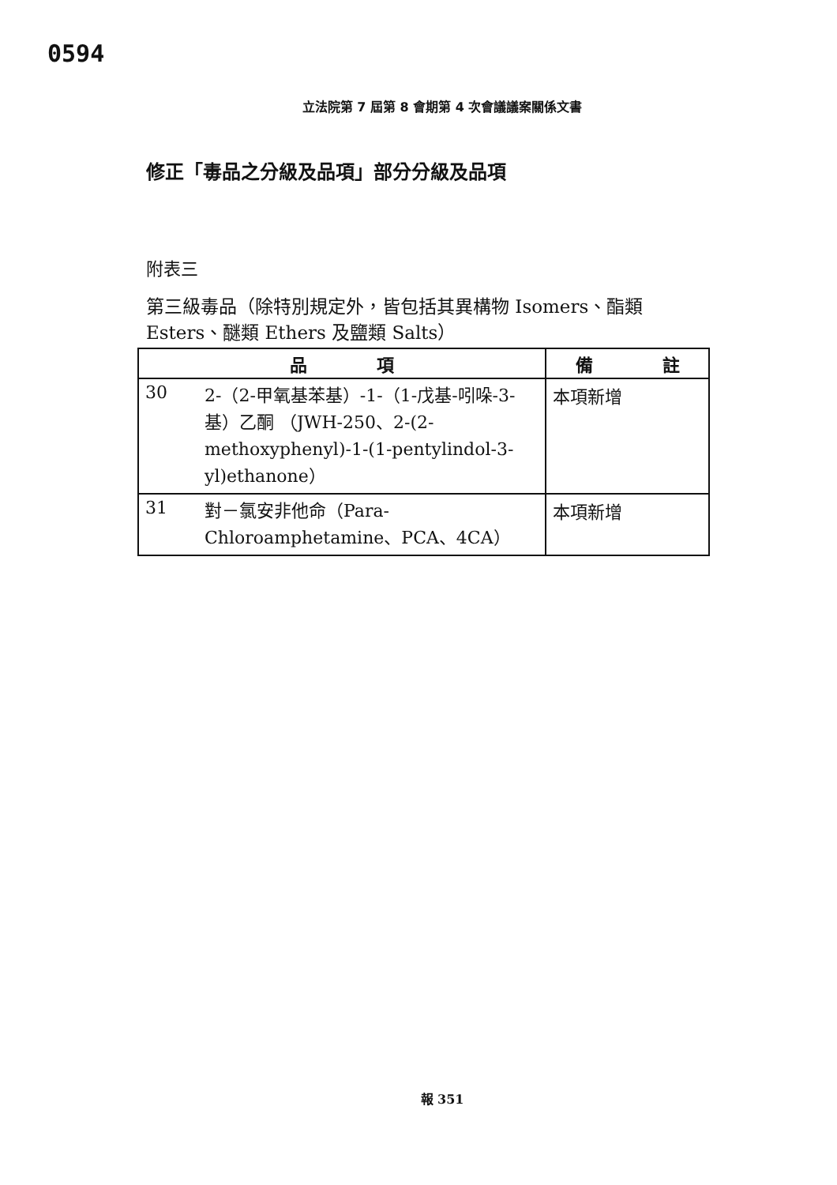0594
立法院第 7 屆第 8 會期第 4 次會議議案關係文書
修正「毒品之分級及品項」部分分級及品項
附表三
第三級毒品（除特別規定外，皆包括其異構物 Isomers、酯類 Esters、醚類 Ethers 及鹽類 Salts）
| 品 項 | 備 註 |
| --- | --- |
| 30 2-（2-甲氧基苯基）-1-（1-戊基-吲哚-3-基）乙酮 （JWH-250、2-(2-methoxyphenyl)-1-(1-pentylindol-3-yl)ethanone） | 本項新增 |
| 31 對－氯安非他命（Para-Chloroamphetamine、PCA、4CA） | 本項新增 |
報 351